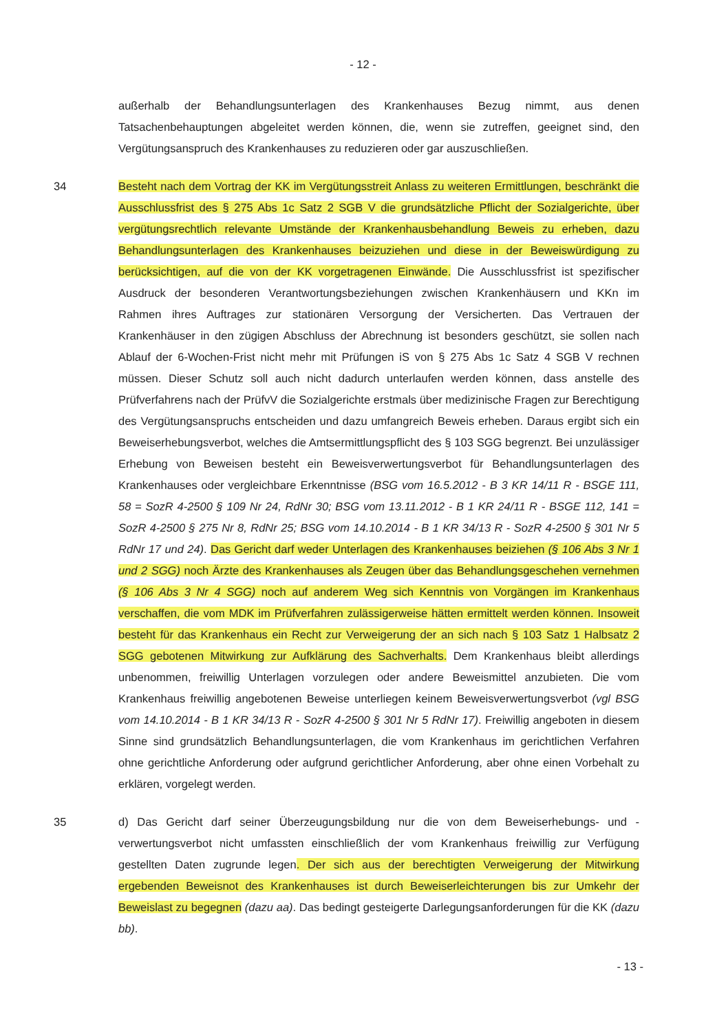- 12 -
außerhalb der Behandlungsunterlagen des Krankenhauses Bezug nimmt, aus denen Tatsachenbehauptungen abgeleitet werden können, die, wenn sie zutreffen, geeignet sind, den Vergütungsanspruch des Krankenhauses zu reduzieren oder gar auszuschließen.
34 Besteht nach dem Vortrag der KK im Vergütungsstreit Anlass zu weiteren Ermittlungen, beschränkt die Ausschlussfrist des § 275 Abs 1c Satz 2 SGB V die grundsätzliche Pflicht der Sozialgerichte, über vergütungsrechtlich relevante Umstände der Krankenhausbehandlung Beweis zu erheben, dazu Behandlungsunterlagen des Krankenhauses beizuziehen und diese in der Beweiswürdigung zu berücksichtigen, auf die von der KK vorgetragenen Einwände. Die Ausschlussfrist ist spezifischer Ausdruck der besonderen Verantwortungsbeziehungen zwischen Krankenhäusern und KKn im Rahmen ihres Auftrages zur stationären Versorgung der Versicherten. Das Vertrauen der Krankenhäuser in den zügigen Abschluss der Abrechnung ist besonders geschützt, sie sollen nach Ablauf der 6-Wochen-Frist nicht mehr mit Prüfungen iS von § 275 Abs 1c Satz 4 SGB V rechnen müssen. Dieser Schutz soll auch nicht dadurch unterlaufen werden können, dass anstelle des Prüfverfahrens nach der PrüfvV die Sozialgerichte erstmals über medizinische Fragen zur Berechtigung des Vergütungsanspruchs entscheiden und dazu umfangreich Beweis erheben. Daraus ergibt sich ein Beweiserhebungsverbot, welches die Amtsermittlungspflicht des § 103 SGG begrenzt. Bei unzulässiger Erhebung von Beweisen besteht ein Beweisverwertungsverbot für Behandlungsunterlagen des Krankenhauses oder vergleichbare Erkenntnisse (BSG vom 16.5.2012 - B 3 KR 14/11 R - BSGE 111, 58 = SozR 4-2500 § 109 Nr 24, RdNr 30; BSG vom 13.11.2012 - B 1 KR 24/11 R - BSGE 112, 141 = SozR 4-2500 § 275 Nr 8, RdNr 25; BSG vom 14.10.2014 - B 1 KR 34/13 R - SozR 4-2500 § 301 Nr 5 RdNr 17 und 24). Das Gericht darf weder Unterlagen des Krankenhauses beiziehen (§ 106 Abs 3 Nr 1 und 2 SGG) noch Ärzte des Krankenhauses als Zeugen über das Behandlungsgeschehen vernehmen (§ 106 Abs 3 Nr 4 SGG) noch auf anderem Weg sich Kenntnis von Vorgängen im Krankenhaus verschaffen, die vom MDK im Prüfverfahren zulässigerweise hätten ermittelt werden können. Insoweit besteht für das Krankenhaus ein Recht zur Verweigerung der an sich nach § 103 Satz 1 Halbsatz 2 SGG gebotenen Mitwirkung zur Aufklärung des Sachverhalts. Dem Krankenhaus bleibt allerdings unbenommen, freiwillig Unterlagen vorzulegen oder andere Beweismittel anzubieten. Die vom Krankenhaus freiwillig angebotenen Beweise unterliegen keinem Beweisverwertungsverbot (vgl BSG vom 14.10.2014 - B 1 KR 34/13 R - SozR 4-2500 § 301 Nr 5 RdNr 17). Freiwillig angeboten in diesem Sinne sind grundsätzlich Behandlungsunterlagen, die vom Krankenhaus im gerichtlichen Verfahren ohne gerichtliche Anforderung oder aufgrund gerichtlicher Anforderung, aber ohne einen Vorbehalt zu erklären, vorgelegt werden.
35 d) Das Gericht darf seiner Überzeugungsbildung nur die von dem Beweiserhebungs- und -verwertungsverbot nicht umfassten einschließlich der vom Krankenhaus freiwillig zur Verfügung gestellten Daten zugrunde legen. Der sich aus der berechtigten Verweigerung der Mitwirkung ergebenden Beweisnot des Krankenhauses ist durch Beweiserleichterungen bis zur Umkehr der Beweislast zu begegnen (dazu aa). Das bedingt gesteigerte Darlegungsanforderungen für die KK (dazu bb).
- 13 -